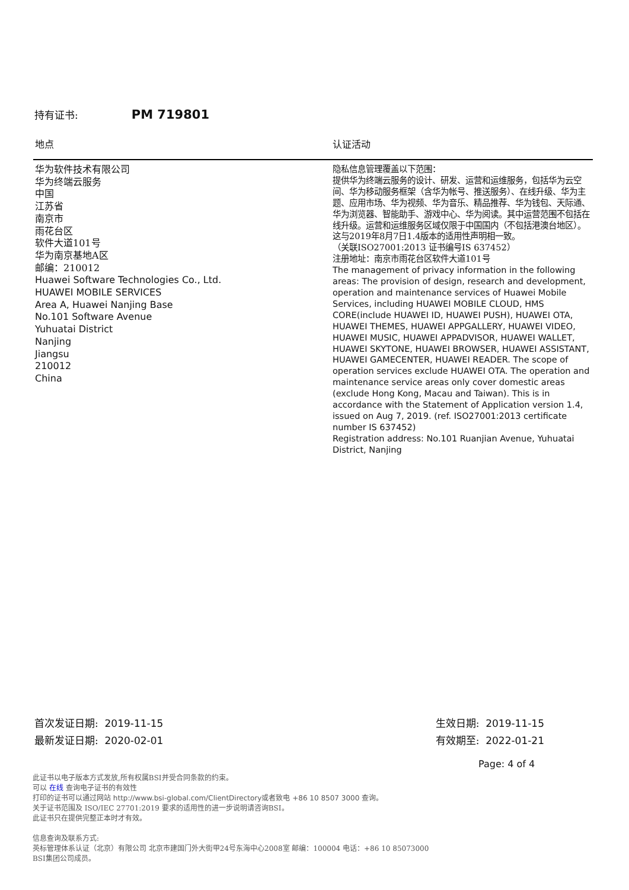持有证书: PM 719801
| 地点 | 认证活动 |
| --- | --- |
| 华为软件技术有限公司 华为终端云服务 中国 江苏省 南京市 雨花台区 软件大道101号 华为南京基地A区 邮编：210012 Huawei Software Technologies Co., Ltd. HUAWEI MOBILE SERVICES Area A, Huawei Nanjing Base No.101 Software Avenue Yuhuatai District Nanjing Jiangsu 210012 China | 隐私信息管理覆盖以下范围： 提供华为终端云服务的设计、研发、运营和运维服务，包括华为云空间、华为移动服务框架（含华为帐号、推送服务）、在线升级、华为主题、应用市场、华为视频、华为音乐、精品推荐、华为钱包、天际通、华为浏览器、智能助手、游戏中心、华为阅读。其中运营范围不包括在线升级。运营和运维服务区域仅限于中国国内（不包括港澳台地区）。 这与2019年8月7日1.4版本的适用性声明相一致。 （关联ISO27001:2013 证书编号IS 637452） 注册地址：南京市雨花台区软件大道101号 The management of privacy information in the following areas: The provision of design, research and development, operation and maintenance services of Huawei Mobile Services, including HUAWEI MOBILE CLOUD, HMS CORE(include HUAWEI ID, HUAWEI PUSH), HUAWEI OTA, HUAWEI THEMES, HUAWEI APPGALLERY, HUAWEI VIDEO, HUAWEI MUSIC, HUAWEI APPADVISOR, HUAWEI WALLET, HUAWEI SKYTONE, HUAWEI BROWSER, HUAWEI ASSISTANT, HUAWEI GAMECENTER, HUAWEI READER. The scope of operation services exclude HUAWEI OTA. The operation and maintenance service areas only cover domestic areas (exclude Hong Kong, Macau and Taiwan). This is in accordance with the Statement of Application version 1.4, issued on Aug 7, 2019. (ref. ISO27001:2013 certificate number IS 637452) Registration address: No.101 Ruanjian Avenue, Yuhuatai District, Nanjing |
首次发证日期: 2019-11-15
最新发证日期: 2020-02-01
生效日期: 2019-11-15
有效期至: 2022-01-21
Page: 4 of 4
此证书以电子版本方式发放,所有权属BSI并受合同条款的约束。
可以 在线 查询电子证书的有效性
打印的证书可以通过网站 http://www.bsi-global.com/ClientDirectory或者致电 +86 10 8507 3000 查询。
关于证书范围及 ISO/IEC 27701:2019 要求的适用性的进一步说明请咨询BSI。
此证书只在提供完整正本时才有效。
信息查询及联系方式:
英标管理体系认证（北京）有限公司 北京市建国门外大街甲24号东海中心2008室 邮编：100004 电话：+86 10 85073000
BSI集团公司成员。